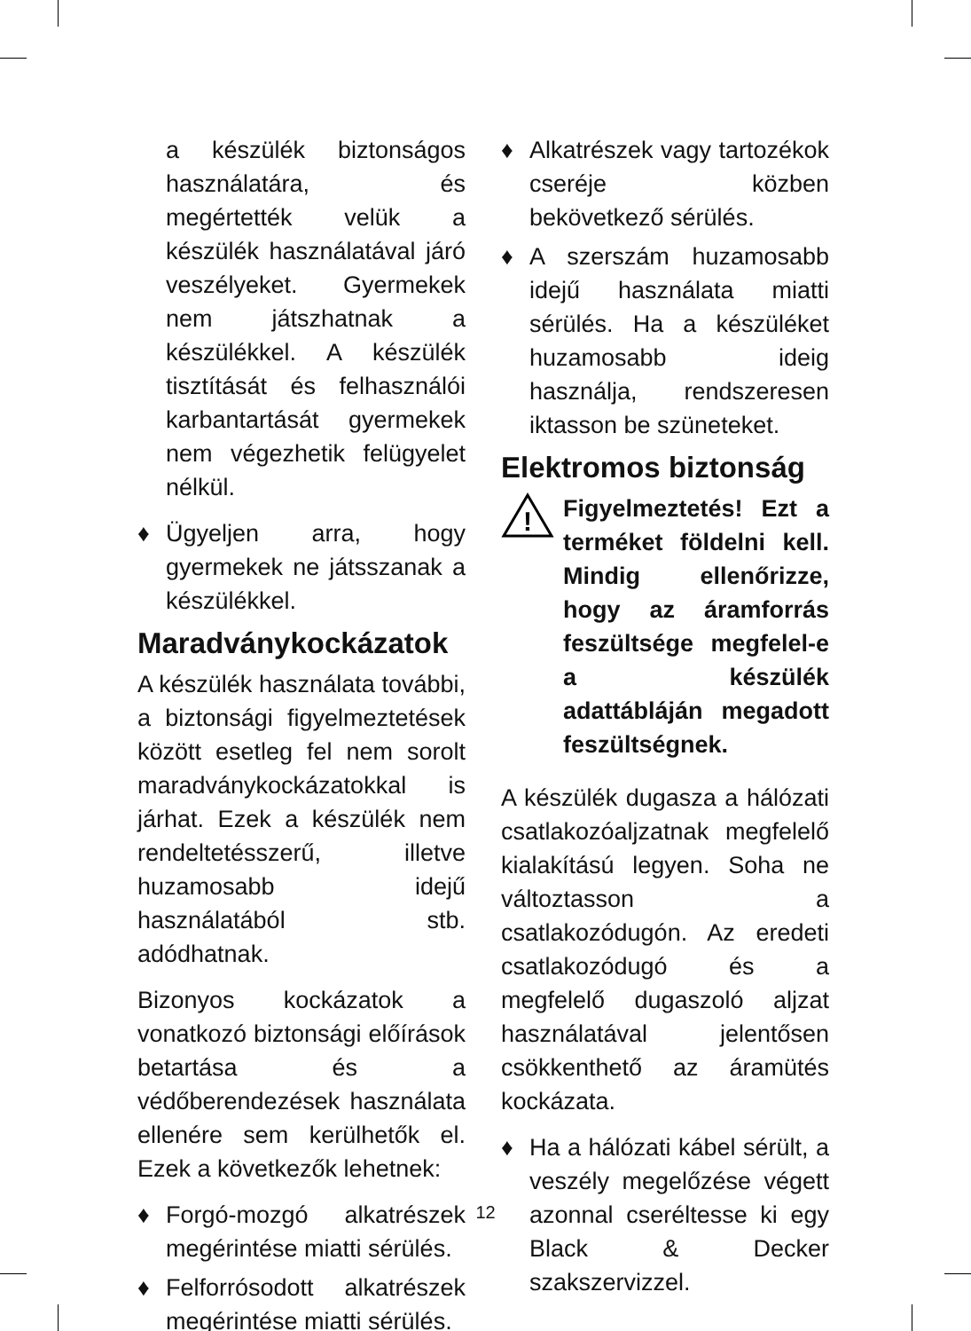a készülék biztonságos használatára, és megértették velük a készülék használatával járó veszélyeket. Gyermekek nem játszhatnak a készülékkel. A készülék tisztítását és felhasználói karbantartását gyermekek nem végezhetik felügyelet nélkül.
♦ Ügyeljen arra, hogy gyermekek ne játsszanak a készülékkel.
Maradványkockázatok
A készülék használata további, a biztonsági figyelmeztetések között esetleg fel nem sorolt maradványkockázatokkal is járhat. Ezek a készülék nem rendeltetésszerű, illetve huzamosabb idejű használatából stb. adódhatnak.
Bizonyos kockázatok a vonatkozó biztonsági előírások betartása és a védőberendezések használata ellenére sem kerülhetők el. Ezek a következők lehetnek:
♦ Forgó-mozgó alkatrészek megérintése miatti sérülés.
♦ Felforrósodott alkatrészek megérintése miatti sérülés.
♦ Alkatrészek vagy tartozékok cseréje közben bekövetkező sérülés.
♦ A szerszám huzamosabb idejű használata miatti sérülés. Ha a készüléket huzamosabb ideig használja, rendszeresen iktasson be szüneteket.
Elektromos biztonság
!
Figyelmeztetés! Ezt a terméket földelni kell. Mindig ellenőrizze, hogy az áramforrás feszültsége megfelel-e a készülék adattábláján megadott feszültségnek.
A készülék dugasza a hálózati csatlakozóaljzatnak megfelelő kialakítású legyen. Soha ne változtasson a csatlakozódugón. Az eredeti csatlakozódugó és a megfelelő dugaszoló aljzat használatával jelentősen csökkenthető az áramütés kockázata.
♦ Ha a hálózati kábel sérült, a veszély megelőzése végett azonnal cseréltesse ki egy Black & Decker szakszervizzel.
12